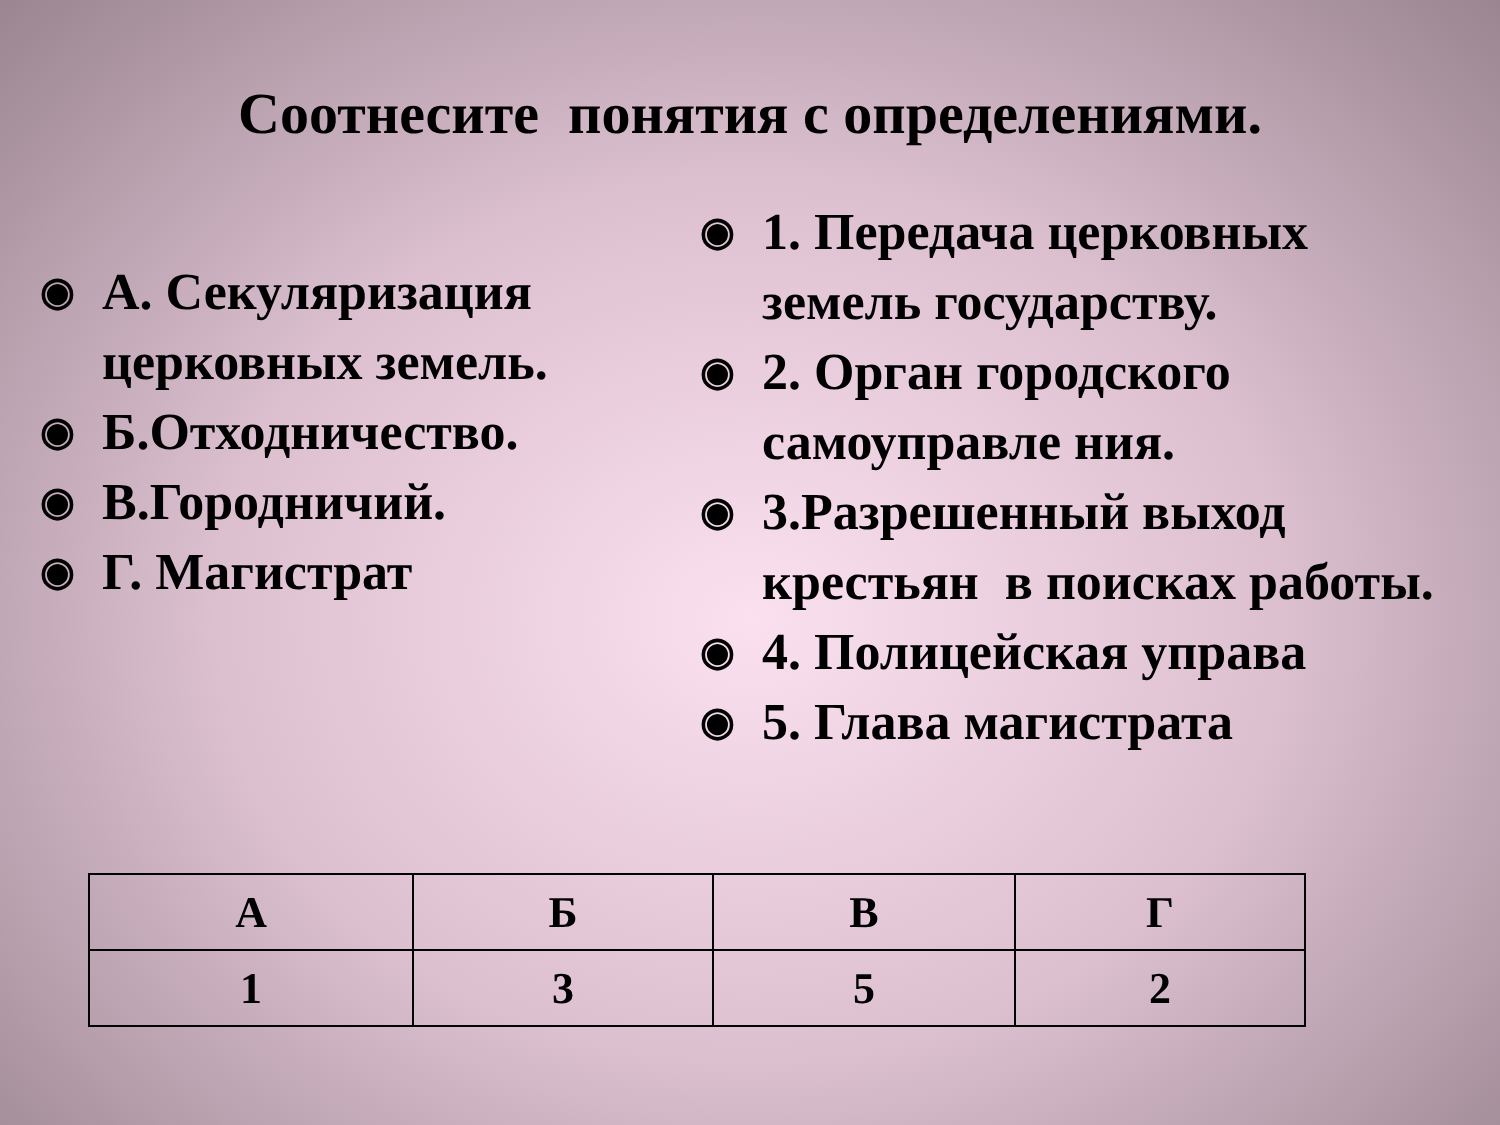Соотнесите понятия с определениями.
◉ А. Секуляризация церковных земель.
◉ Б.Отходничество.
◉ В.Городничий.
◉ Г. Магистрат
◉ 1. Передача церковных земель государству.
◉ 2. Орган городского самоуправле ния.
◉ 3.Разрешенный выход крестьян в поисках работы.
◉ 4. Полицейская управа
◉ 5. Глава магистрата
| А | Б | В | Г |
| --- | --- | --- | --- |
| 1 | 3 | 5 | 2 |